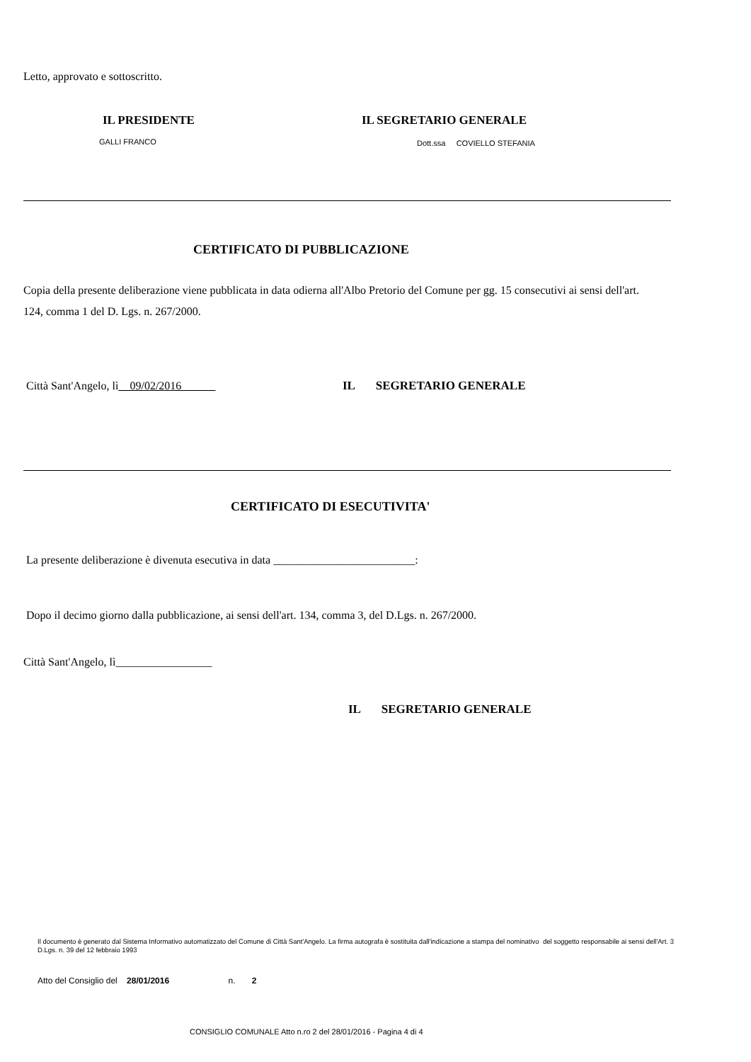Letto, approvato e sottoscritto.
IL PRESIDENTE IL SEGRETARIO GENERALE
GALLI FRANCO Dott.ssa COVIELLO STEFANIA
CERTIFICATO DI PUBBLICAZIONE
Copia della presente deliberazione viene pubblicata in data odierna all'Albo Pretorio del Comune per gg. 15 consecutivi ai sensi dell'art. 124, comma 1 del D. Lgs. n. 267/2000.
Città Sant'Angelo, lì__09/02/2016______
IL SEGRETARIO GENERALE
CERTIFICATO DI ESECUTIVITA'
La presente deliberazione è divenuta esecutiva in data _________________________:
Dopo il decimo giorno dalla pubblicazione, ai sensi dell'art. 134, comma 3, del D.Lgs. n. 267/2000.
Città Sant'Angelo, lì_________________
IL SEGRETARIO GENERALE
Il documento è generato dal Sistema Informativo automatizzato del Comune di Città Sant'Angelo. La firma autografa è sostituita dall'indicazione a stampa del nominativo del soggetto responsabile ai sensi dell'Art. 3 D.Lgs. n. 39 del 12 febbraio 1993
Atto del Consiglio del 28/01/2016 n. 2
CONSIGLIO COMUNALE Atto n.ro 2 del 28/01/2016 - Pagina 4 di 4